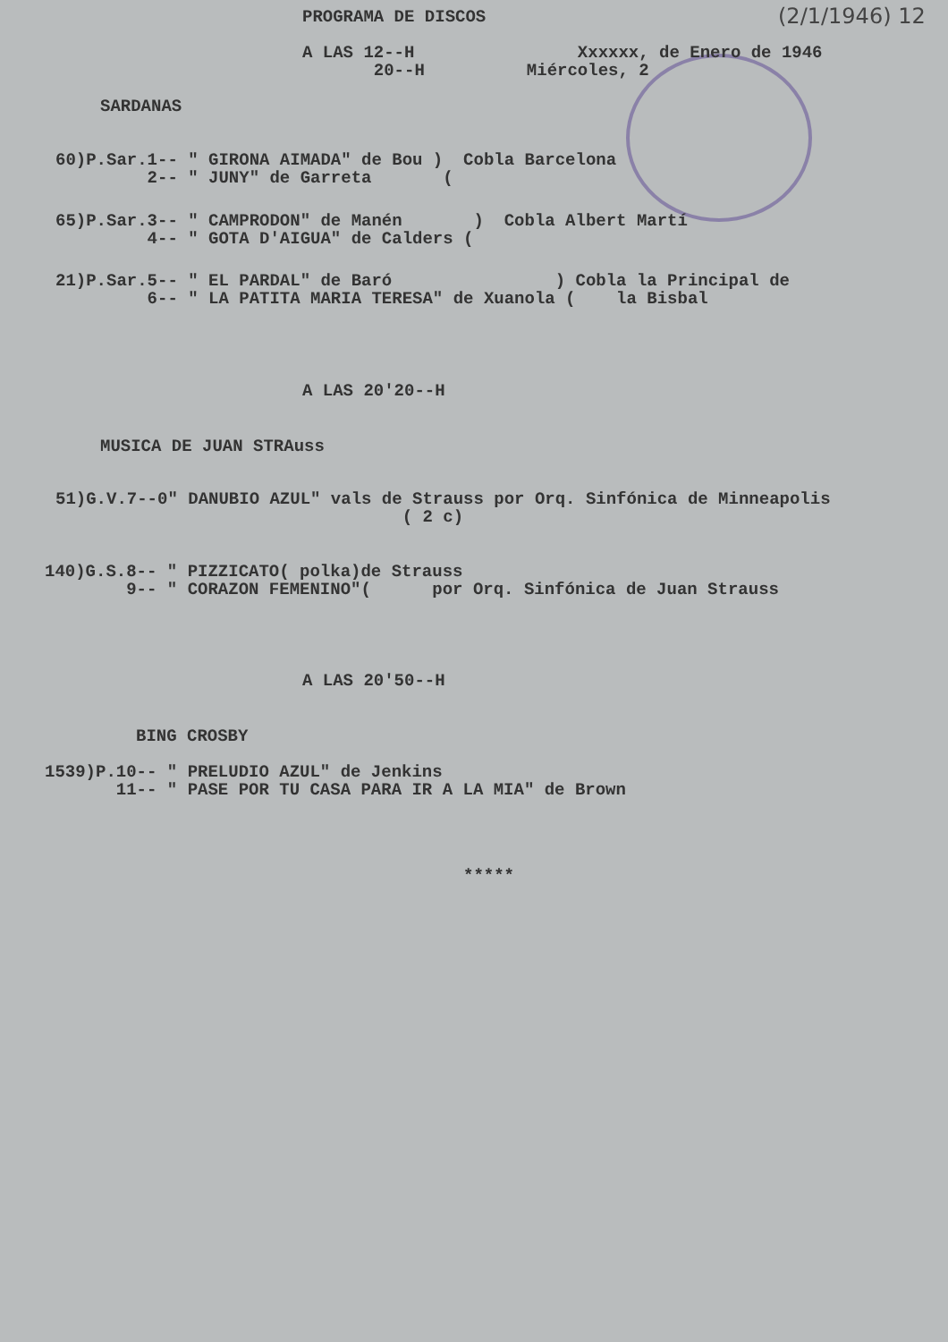PROGRAMA DE DISCOS
(2/1/1946) 12
A LAS 12--H Xxxxxx, de Enero de 1946
20--H Miércoles, 2
SARDANAS
60)P.Sar.1-- " GIRONA AIMADA" de Bou ) Cobla Barcelona
2-- " JUNY" de Garreta (
65)P.Sar.3-- " CAMPRODON" de Manén ) Cobla Albert Martí
4-- " GOTA D'AIGUA" de Calders (
21)P.Sar.5-- " EL PARDAL" de Baró ) Cobla la Principal de
6-- " LA PATITA MARIA TERESA" de Xuanola ( la Bisbal
A LAS 20'20--H
MUSICA DE JUAN STRAuss
51)G.V.7--0" DANUBIO AZUL" vals de Strauss por Orq. Sinfónica de Minneapolis
( 2 c)
140)G.S.8-- " PIZZICATO( polka)de Strauss
9-- " CORAZON FEMENINO"( por Orq. Sinfónica de Juan Strauss
A LAS 20'50--H
BING CROSBY
1539)P.10-- " PRELUDIO AZUL" de Jenkins
11-- " PASE POR TU CASA PARA IR A LA MIA" de Brown
*****